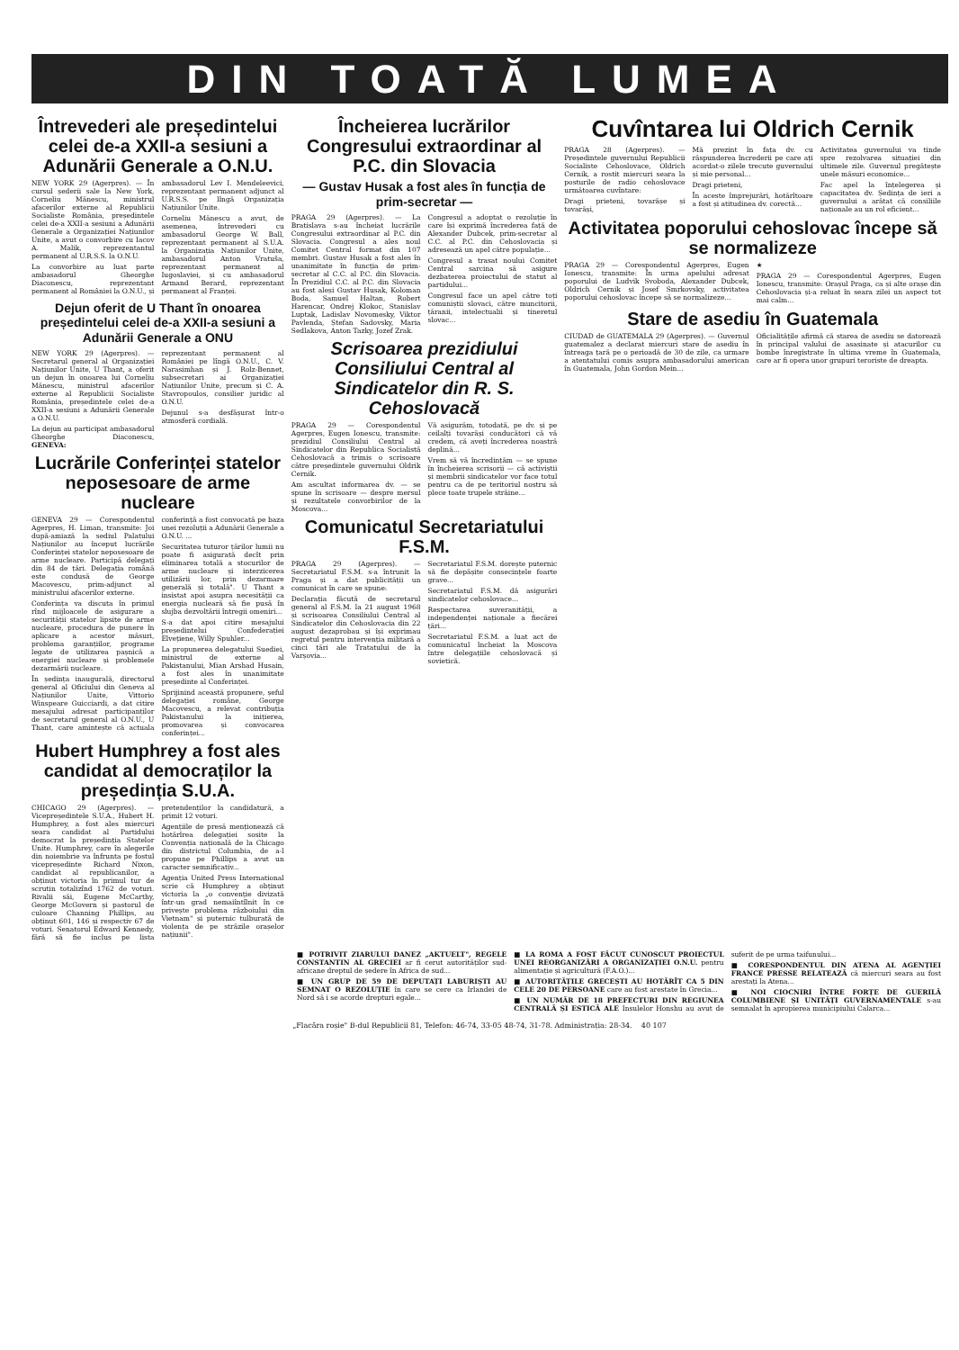DIN TOATĂ LUMEA
Întrevederi ale președintelui celei de-a XXII-a sesiuni a Adunării Generale a O.N.U.
NEW YORK 29 (Agerpres). — În cursul șederii sale la New York, Corneliu Mănescu, ministrul afacerilor externe al Republicii Socialiste România, președintele celei de-a XXII-a sesiuni a Adunării Generale a Organizației Națiunilor Unite, a avut o convorbire cu Iacov A. Malik, reprezentantul permanent al U.R.S.S. la O.N.U.
La convorbire au luat parte ambasadorul Gheorghe Diaconescu, reprezentant permanent al României la O.N.U., și ambasadorul Lev I. Mendeleevici, reprezentant permanent adjunct al U.R.S.S. pe lîngă Organizația Națiunilor Unite.
Corneliu Mănescu a avut, de asemenea, întrevederi cu ambasadorul George W. Ball, reprezentant permanent al S.U.A. la Organizația Națiunilor Unite, ambasadorul Anton Vratuša, reprezentant permanent al Iugoslaviei, și cu ambasadorul Armand Berard, reprezentant permanent al Franței.
Dejun oferit de U Thant în onoarea președintelui celei de-a XXII-a sesiuni a Adunării Generale a ONU
NEW YORK 29 (Agerpres). — Secretarul general al Organizației Națiunilor Unite, U Thant, a oferit un dejun în onoarea lui Corneliu Mănescu, ministrul afacerilor externe al Republicii Socialiste România, președintele celei de-a XXII-a sesiuni a Adunării Generale a O.N.U.
La dejun au participat ambasadorul Gheorghe Diaconescu, reprezentant permanent al României pe lîngă O.N.U., C. V. Narasimhan și J. Rolz-Bennet, subsecretari ai Organizației Națiunilor Unite, precum și C. A. Stavropoulos, consilier juridic al O.N.U.
Dejunul s-a desfășurat într-o atmosferă cordială.
GENEVA:
Lucrările Conferinței statelor neposesoare de arme nucleare
GENEVA 29 — Corespondentul Agerpres, H. Liman, transmite: Joi după-amiază la sediul Palatului Națiunilor au început lucrările Conferinței statelor neposesoare de arme nucleare. Participă delegați din 84 de țări. Delegația română este condusă de George Macovescu, prim-adjunct al ministrului afacerilor externe.
Conferința va discuta în primul rînd mijloacele de asigurare a securității statelor lipsite de arme nucleare, procedura de punere în aplicare a acestor măsuri, problema garanțiilor, programe legate de utilizarea pașnică a energiei nucleare și problemele dezarmării nucleare.
În ședința inaugurală, directorul general al Oficiului din Geneva al Națiunilor Unite, Vittorio Winspeare Guicciardi, a dat citire mesajului adresat participanților de secretarul general al O.N.U., U Thant, care amintește că actuala conferință a fost convocată pe baza unei rezoluții a Adunării Generale a O.N.U. ...
Securitatea tuturor țărilor lumii nu poate fi asigurată decît prin eliminarea totală a stocurilor de arme nucleare și interzicerea utilizării lor, prin dezarmare generală și totală". U Thant a insistat apoi asupra necesității ca energia nucleară să fie pusă în slujba dezvoltării întregii omeniri...
S-a dat apoi citire mesajului președintelui Confederației Elvețiene, Willy Spuhler...
La propunerea delegatului Suediei, ministrul de externe al Pakistanului, Mian Arshad Husain, a fost ales în unanimitate președinte al Conferinței.
Sprijinind această propunere, șeful delegației române, George Macovescu, a relevat contribuția Pakistanului la inițierea, promovarea și convocarea conferinței...
Hubert Humphrey a fost ales candidat al democraților la președinția S.U.A.
CHICAGO 29 (Agerpres). — Vicepreședintele S.U.A., Hubert H. Humphrey, a fost ales miercuri seara candidat al Partidului democrat la președinția Statelor Unite. Humphrey, care în alegerile din noiembrie va înfrunta pe fostul vicepreședinte Richard Nixon, candidat al republicanilor, a obținut victoria în primul tur de scrutin totalizînd 1762 de voturi. Rivalii săi, Eugene McCarthy, George McGovern și pastorul de culoare Channing Phillips, au obținut 601, 146 și respectiv 67 de voturi. Senatorul Edward Kennedy, fără să fie inclus pe lista pretendenților la candidatură, a primit 12 voturi.
Agențiile de presă menționează că hotărîrea delegației sosite la Convenția națională de la Chicago din districtul Columbia, de a-l propune pe Phillips a avut un caracter semnificativ...
Agenția United Press International scrie că Humphrey a obținut victoria la „o convenție divizată într-un grad nemaiîntîlnit în ce privește problema războiului din Vietnam" și puternic tulburată de violența de pe străzile orașelor națiunii".
Încheierea lucrărilor Congresului extraordinar al P.C. din Slovacia
— Gustav Husak a fost ales în funcția de prim-secretar —
PRAGA 29 (Agerpres). — La Bratislava s-au încheiat lucrările Congresului extraordinar al P.C. din Slovacia. Congresul a ales noul Comitet Central format din 107 membri. Gustav Husak a fost ales în unanimitate în funcția de prim-secretar al C.C. al P.C. din Slovacia. În Prezidiul C.C. al P.C. din Slovacia au fost aleși Gustav Husak, Koloman Boda, Samuel Haltan, Robert Harencar, Ondrej Klokoc, Stanislav Luptak, Ladislav Novomesky, Viktor Pavlenda, Ștefan Sadovsky, Maria Sedlakova, Anton Tazky, Jozef Zrak.
Congresul a adoptat o rezoluție în care își exprimă încrederea față de Alexander Dubcek, prim-secretar al C.C. al P.C. din Cehoslovacia și adresează un apel către populație...
Congresul a trasat noului Comitet Central sarcina să asigure dezbaterea proiectului de statut al partidului...
Congresul face un apel către toți comuniștii slovaci, către muncitorii, țăranii, intelectualii și tineretul slovac...
Scrisoarea prezidiului Consiliului Central al Sindicatelor din R. S. Cehoslovacă
PRAGA 29 — Corespondentul Agerpres, Eugen Ionescu, transmite: prezidiul Consiliului Central al Sindicatelor din Republica Socialistă Cehoslovacă a trimis o scrisoare către președintele guvernului Oldrik Cernik.
Am ascultat informarea dv. — se spune în scrisoare — despre mersul și rezultatele convorbirilor de la Moscova...
Vă asigurăm, totodată, pe dv. și pe ceilalți tovarăși conducători că vă credem, că aveți încrederea noastră deplină...
Vrem să vă încredințăm — se spune în încheierea scrisorii — că activiștii și membrii sindicatelor vor face totul pentru ca de pe teritoriul nostru să plece toate trupele străine...
Comunicatul Secretariatului F.S.M.
PRAGA 29 (Agerpres). — Secretariatul F.S.M. s-a întrunit la Praga și a dat publicității un comunicat în care se spune:
Declarația făcută de secretarul general al F.S.M. la 21 august 1968 și scrisoarea Consiliului Central al Sindicatelor din Cehoslovacia din 22 august dezaprobau și își exprimau regretul pentru intervenția militară a cinci țări ale Tratatului de la Varșovia...
Secretariatul F.S.M. dorește puternic să fie depășite consecințele foarte grave...
Secretariatul F.S.M. dă asigurări sindicatelor cehoslovace...
Respectarea suveranității, a independenței naționale a fiecărei țări...
Secretariatul F.S.M. a luat act de comunicatul încheiat la Moscova între delegațiile cehoslovacă și sovietică.
Cuvîntarea lui Oldrich Cernik
PRAGA 28 (Agerpres). — Președintele guvernului Republicii Socialiste Cehoslovace, Oldrich Cernik, a rostit miercuri seara la posturile de radio cehoslovace următoarea cuvîntare:
Dragi prieteni, tovarășe și tovarăși,
Mă prezint în fața dv. cu răspunderea încrederii pe care ați acordat-o zilele trecute guvernului și mie personal...
Dragi prieteni,
În aceste împrejurări, hotărîtoare a fost și atitudinea dv. corectă...
Activitatea guvernului va tinde spre rezolvarea situației din ultimele zile. Guvernul pregătește unele măsuri economice...
Fac apel la înțelegerea și capacitatea dv. Ședința de ieri a guvernului a arătat că consiliile naționale au un rol eficient...
Activitatea poporului cehoslovac începe să se normalizeze
PRAGA 29 — Corespondentul Agerpres, Eugen Ionescu, transmite: În urma apelului adresat poporului de Ludvik Svoboda, Alexander Dubcek, Oldrich Cernik și Josef Smrkovsky, activitatea poporului cehoslovac începe să se normalizeze...
★
PRAGA 29 — Corespondentul Agerpres, Eugen Ionescu, transmite: Orașul Praga, ca și alte orașe din Cehoslovacia și-a reluat în seara zilei un aspect tot mai calm...
Stare de asediu în Guatemala
CIUDAD de GUATEMALA 29 (Agerpres). — Guvernul guatemalez a declarat miercuri stare de asediu în întreaga țară pe o perioadă de 30 de zile, ca urmare a atentatului comis asupra ambasadorului american în Guatemala, John Gordon Mein...
Oficialitățile afirmă că starea de asediu se datorează în principal valului de asasinate și atacurilor cu bombe înregistrate în ultima vreme în Guatemala, care ar fi opera unor grupuri teroriste de dreapta.
■ POTRIVIT ZIARULUI DANEZ „AKTUELT", REGELE CONSTANTIN AL GRECIEI ar fi cerut autorităților sud-africane dreptul de ședere în Africa de sud...
■ UN GRUP DE 59 DE DEPUTAȚI LABURIȘTI AU SEMNAT O REZOLUȚIE în care se cere ca Irlandei de Nord să i se acorde drepturi egale...
■ LA ROMA A FOST FĂCUT CUNOSCUT PROIECTUL UNEI REORGANIZĂRI A ORGANIZAȚIEI O.N.U. pentru alimentație și agricultură (F.A.O.)...
■ AUTORITĂȚILE GRECEȘTI AU HOTĂRÎT CA 5 DIN CELE 20 DE PERSOANE care au fost arestate în Grecia...
■ UN NUMĂR DE 18 PREFECTURI DIN REGIUNEA CENTRALĂ ȘI ESTICĂ ALE Insulelor Honshu au avut de suferit de pe urma taifunului...
■ CORESPONDENTUL DIN ATENA AL AGENȚIEI FRANCE PRESSE RELATEAZĂ că miercuri seara au fost arestați la Atena...
■ NOI CIOCNIRI ÎNTRE FORȚE DE GUERILĂ COLUMBIENE ȘI UNITĂȚI GUVERNAMENTALE s-au semnalat în apropierea municipiului Calarca...
„Flacăra roșie" B-dul Republicii 81, Telefon: 46-74, 33-05 48-74, 31-78. Administrația: 28-34. 40 107